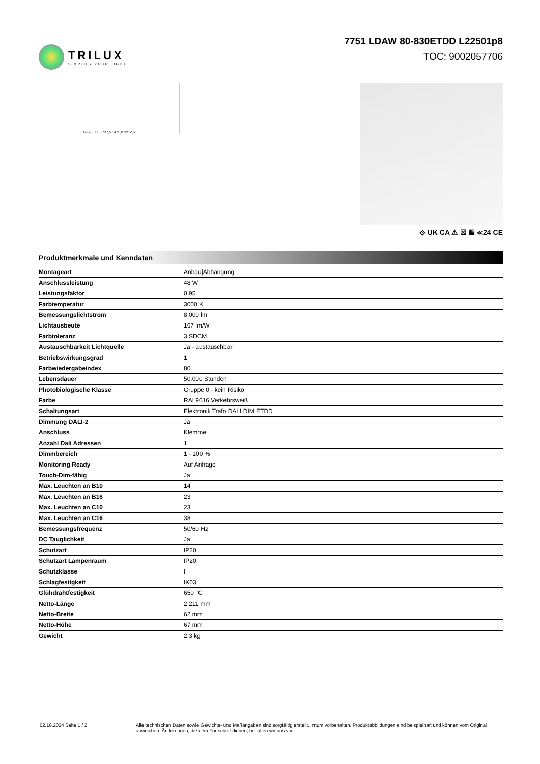TRILUX
SIMPLIFY YOUR LIGHT.
7751 LDAW 80-830ETDD L22501p8
TOC: 9002057706
69 78 66 737,5 1475,0 2212,5
⟐ UK CA ⚠ ☒ ▦ ≪24 CE
Produktmerkmale und Kenndaten
| Montageart | Anbau/Abhängung |
| Anschlussleistung | 48 W |
| Leistungsfaktor | 0,95 |
| Farbtemperatur | 3000 K |
| Bemessungslichtstrom | 8.000 lm |
| Lichtausbeute | 167 lm/W |
| Farbtoleranz | 3 SDCM |
| Austauschbarkeit Lichtquelle | Ja - austauschbar |
| Betriebswirkungsgrad | 1 |
| Farbwiedergabeindex | 80 |
| Lebensdauer | 50.000 Stunden |
| Photobiologische Klasse | Gruppe 0 - kein Risiko |
| Farbe | RAL9016 Verkehrsweiß |
| Schaltungsart | Elektronik Trafo DALI DIM ETDD |
| Dimmung DALI-2 | Ja |
| Anschluss | Klemme |
| Anzahl Dali Adressen | 1 |
| Dimmbereich | 1 - 100 % |
| Monitoring Ready | Auf Anfrage |
| Touch-Dim-fähig | Ja |
| Max. Leuchten an B10 | 14 |
| Max. Leuchten an B16 | 23 |
| Max. Leuchten an C10 | 23 |
| Max. Leuchten an C16 | 38 |
| Bemessungsfrequenz | 50/60 Hz |
| DC Tauglichkeit | Ja |
| Schutzart | IP20 |
| Schutzart Lampenraum | IP20 |
| Schutzklasse | I |
| Schlagfestigkeit | IK03 |
| Glühdrahtfestigkeit | 650 °C |
| Netto-Länge | 2.211 mm |
| Netto-Breite | 62 mm |
| Netto-Höhe | 67 mm |
| Gewicht | 2,3 kg |
02.10.2024 Seite 1 / 2 Alle technischen Daten sowie Gewichts- und Maßangaben sind sorgfältig erstellt. Irrtum vorbehalten. Produktabbildungen sind beispielhaft und können vom Original abweichen. Änderungen, die dem Fortschritt dienen, behalten wir uns vor.